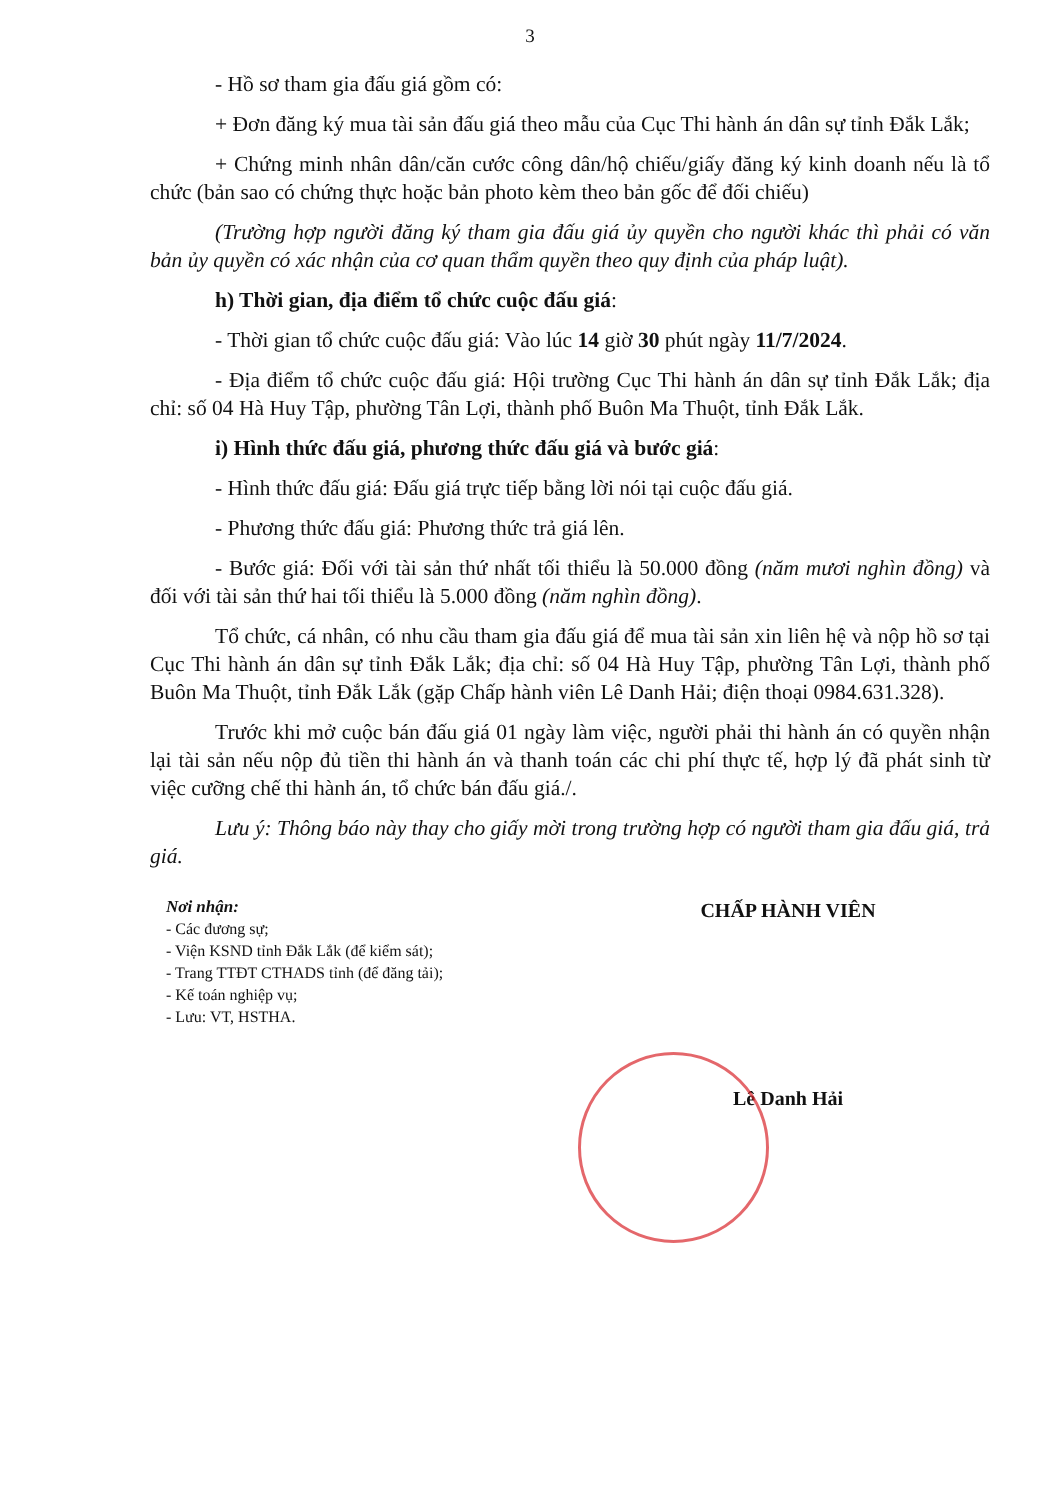3
- Hồ sơ tham gia đấu giá gồm có:
+ Đơn đăng ký mua tài sản đấu giá theo mẫu của Cục Thi hành án dân sự tỉnh Đắk Lắk;
+ Chứng minh nhân dân/căn cước công dân/hộ chiếu/giấy đăng ký kinh doanh nếu là tổ chức (bản sao có chứng thực hoặc bản photo kèm theo bản gốc để đối chiếu)
(Trường hợp người đăng ký tham gia đấu giá ủy quyền cho người khác thì phải có văn bản ủy quyền có xác nhận của cơ quan thẩm quyền theo quy định của pháp luật).
h) Thời gian, địa điểm tổ chức cuộc đấu giá:
- Thời gian tổ chức cuộc đấu giá: Vào lúc 14 giờ 30 phút ngày 11/7/2024.
- Địa điểm tổ chức cuộc đấu giá: Hội trường Cục Thi hành án dân sự tỉnh Đắk Lắk; địa chỉ: số 04 Hà Huy Tập, phường Tân Lợi, thành phố Buôn Ma Thuột, tỉnh Đắk Lắk.
i) Hình thức đấu giá, phương thức đấu giá và bước giá:
- Hình thức đấu giá: Đấu giá trực tiếp bằng lời nói tại cuộc đấu giá.
- Phương thức đấu giá: Phương thức trả giá lên.
- Bước giá: Đối với tài sản thứ nhất tối thiểu là 50.000 đồng (năm mươi nghìn đồng) và đối với tài sản thứ hai tối thiểu là 5.000 đồng (năm nghìn đồng).
Tổ chức, cá nhân, có nhu cầu tham gia đấu giá để mua tài sản xin liên hệ và nộp hồ sơ tại Cục Thi hành án dân sự tỉnh Đắk Lắk; địa chỉ: số 04 Hà Huy Tập, phường Tân Lợi, thành phố Buôn Ma Thuột, tỉnh Đắk Lắk (gặp Chấp hành viên Lê Danh Hải; điện thoại 0984.631.328).
Trước khi mở cuộc bán đấu giá 01 ngày làm việc, người phải thi hành án có quyền nhận lại tài sản nếu nộp đủ tiền thi hành án và thanh toán các chi phí thực tế, hợp lý đã phát sinh từ việc cưỡng chế thi hành án, tổ chức bán đấu giá./.
Lưu ý: Thông báo này thay cho giấy mời trong trường hợp có người tham gia đấu giá, trả giá.
Nơi nhận:
- Các đương sự;
- Viện KSND tỉnh Đắk Lắk (để kiểm sát);
- Trang TTĐT CTHADS tỉnh (để đăng tải);
- Kế toán nghiệp vụ;
- Lưu: VT, HSTHA.
CHẤP HÀNH VIÊN
Lê Danh Hải